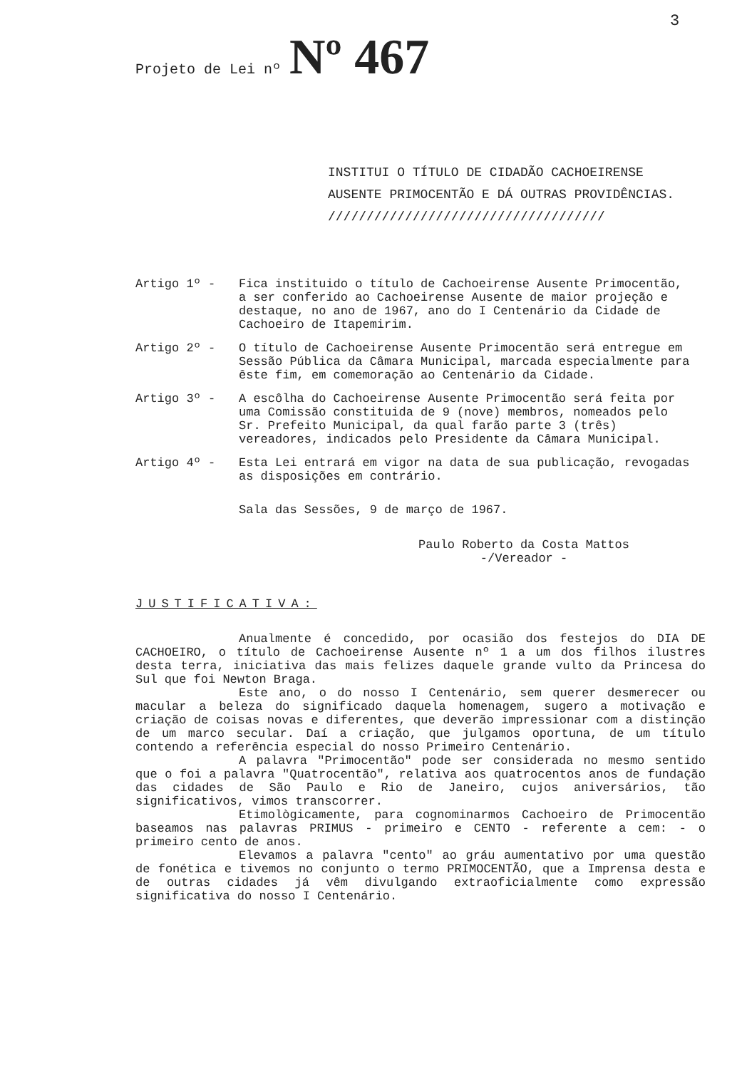3
Projeto de Lei nº Nº 467
INSTITUI O TÍTULO DE CIDADÃO CACHOEIRENSE AUSENTE PRIMOCENTÃO E DÁ OUTRAS PROVIDÊNCIAS. ////////////////////////////////////
Artigo 1º - Fica instituido o título de Cachoeirense Ausente Primocentão, a ser conferido ao Cachoeirense Ausente de maior projeção e destaque, no ano de 1967, ano do I Centenário da Cidade de Cachoeiro de Itapemirim.
Artigo 2º - O título de Cachoeirense Ausente Primocentão será entregue em Sessão Pública da Câmara Municipal, marcada especialmente para êste fim, em comemoração ao Centenário da Cidade.
Artigo 3º - A escôlha do Cachoeirense Ausente Primocentão será feita por uma Comissão constituida de 9 (nove) membros, nomeados pelo Sr. Prefeito Municipal, da qual farão parte 3 (três) vereadores, indicados pelo Presidente da Câmara Municipal.
Artigo 4º - Esta Lei entrará em vigor na data de sua publicação, revogadas as disposições em contrário.
Sala das Sessões, 9 de março de 1967.
Paulo Roberto da Costa Mattos
-/Vereador -
JUSTIFICATIVA:
Anualmente é concedido, por ocasião dos festejos do DIA DE CACHOEIRO, o título de Cachoeirense Ausente nº 1 a um dos filhos ilustres desta terra, iniciativa das mais felizes daquele grande vulto da Princesa do Sul que foi Newton Braga.
Este ano, o do nosso I Centenário, sem querer desmerecer ou macular a beleza do significado daquela homenagem, sugero a motivação e criação de coisas novas e diferentes, que deverão impressionar com a distinção de um marco secular. Daí a criação, que julgamos oportuna, de um título contendo a referência especial do nosso Primeiro Centenário.
A palavra "Primocentão" pode ser considerada no mesmo sentido que o foi a palavra "Quatrocentão", relativa aos quatrocentos anos de fundação das cidades de São Paulo e Rio de Janeiro, cujos aniversários, tão significativos, vimos transcorrer.
Etimològicamente, para cognominarmos Cachoeiro de Primocentão baseamos nas palavras PRIMUS - primeiro e CENTO - referente a cem: - o primeiro cento de anos.
Elevamos a palavra "cento" ao gráu aumentativo por uma questão de fonética e tivemos no conjunto o termo PRIMOCENTÃO, que a Imprensa desta e de outras cidades já vêm divulgando extraoficialmente como expressão significativa do nosso I Centenário.